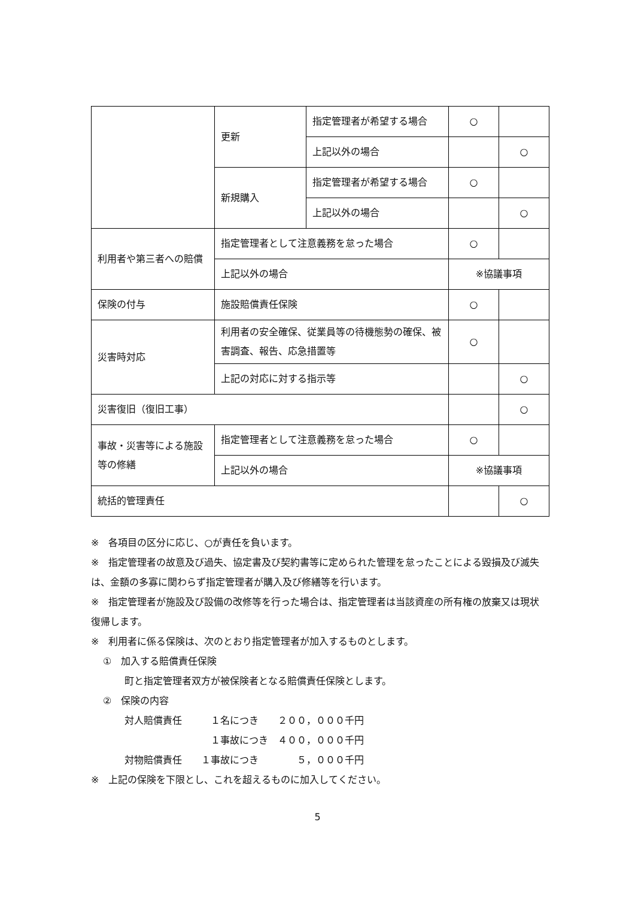| | 更新 | 指定管理者が希望する場合 | ○ | |
| | | 上記以外の場合 | | ○ |
| | 新規購入 | 指定管理者が希望する場合 | ○ | |
| | | 上記以外の場合 | | ○ |
| 利用者や第三者への賠償 | 指定管理者として注意義務を怠った場合 | | ○ | |
| | 上記以外の場合 | | ※協議事項 | |
| 保険の付与 | 施設賠償責任保険 | | ○ | |
| 災害時対応 | 利用者の安全確保、従業員等の待機態勢の確保、被害調査、報告、応急措置等 | | ○ | |
| | 上記の対応に対する指示等 | | | ○ |
| 災害復旧（復旧工事） | | | | ○ |
| 事故・災害等による施設等の修繕 | 指定管理者として注意義務を怠った場合 | | ○ | |
| | 上記以外の場合 | | ※協議事項 | |
| 統括的管理責任 | | | | ○ |
※　各項目の区分に応じ、○が責任を負います。
※　指定管理者の故意及び過失、協定書及び契約書等に定められた管理を怠ったことによる毀損及び滅失は、金額の多寡に関わらず指定管理者が購入及び修繕等を行います。
※　指定管理者が施設及び設備の改修等を行った場合は、指定管理者は当該資産の所有権の放棄又は現状復帰します。
※　利用者に係る保険は、次のとおり指定管理者が加入するものとします。
①　加入する賠償責任保険
町と指定管理者双方が被保険者となる賠償責任保険とします。
②　保険の内容
対人賠償責任　　　１名につき　　２００，０００千円
　　　　　　　　　１事故につき　４００，０００千円
対物賠償責任　　１事故につき　　　　５，０００千円
※　上記の保険を下限とし、これを超えるものに加入してください。
5